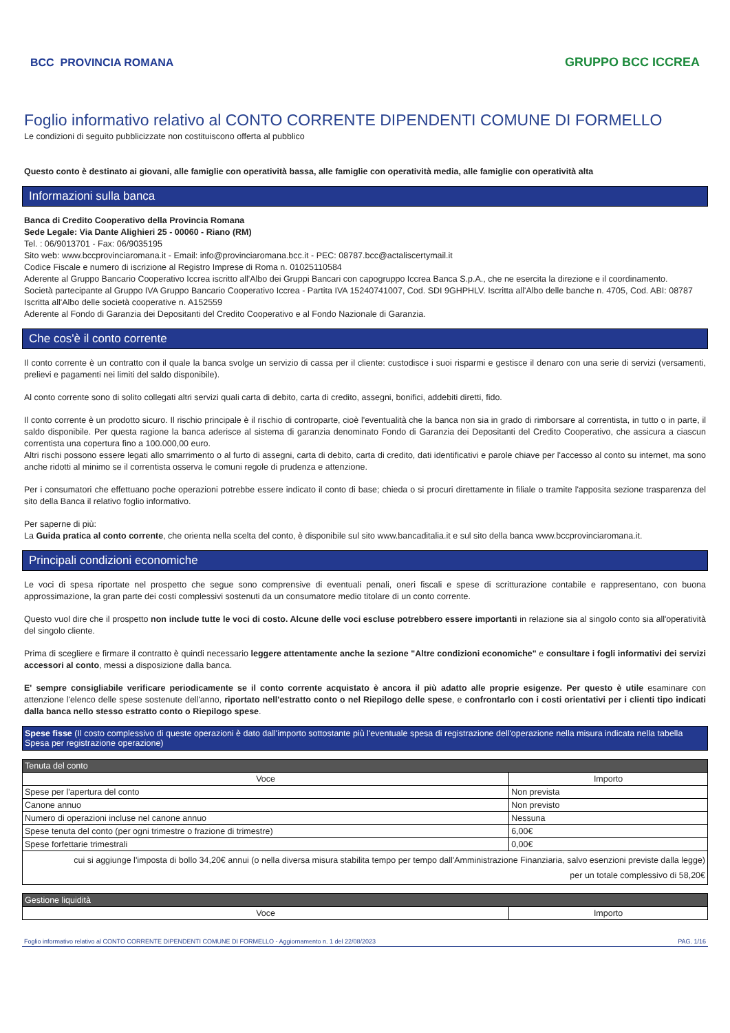BCC PROVINCIA ROMANA GRUPPO BCC ICCREA
Foglio informativo relativo al CONTO CORRENTE DIPENDENTI COMUNE DI FORMELLO
Le condizioni di seguito pubblicizzate non costituiscono offerta al pubblico
Questo conto è destinato ai giovani, alle famiglie con operatività bassa, alle famiglie con operatività media, alle famiglie con operatività alta
Informazioni sulla banca
Banca di Credito Cooperativo della Provincia Romana
Sede Legale: Via Dante Alighieri 25 - 00060 - Riano (RM)
Tel. : 06/9013701 - Fax: 06/9035195
Sito web: www.bccprovinciaromana.it - Email: info@provinciaromana.bcc.it - PEC: 08787.bcc@actaliscertymail.it
Codice Fiscale e numero di iscrizione al Registro Imprese di Roma n. 01025110584
Aderente al Gruppo Bancario Cooperativo Iccrea iscritto all'Albo dei Gruppi Bancari con capogruppo Iccrea Banca S.p.A., che ne esercita la direzione e il coordinamento.
Società partecipante al Gruppo IVA Gruppo Bancario Cooperativo Iccrea - Partita IVA 15240741007, Cod. SDI 9GHPHLV. Iscritta all'Albo delle banche n. 4705, Cod. ABI: 08787
Iscritta all'Albo delle società cooperative n. A152559
Aderente al Fondo di Garanzia dei Depositanti del Credito Cooperativo e al Fondo Nazionale di Garanzia.
Che cos'è il conto corrente
Il conto corrente è un contratto con il quale la banca svolge un servizio di cassa per il cliente: custodisce i suoi risparmi e gestisce il denaro con una serie di servizi (versamenti, prelievi e pagamenti nei limiti del saldo disponibile).
Al conto corrente sono di solito collegati altri servizi quali carta di debito, carta di credito, assegni, bonifici, addebiti diretti, fido.
Il conto corrente è un prodotto sicuro. Il rischio principale è il rischio di controparte, cioè l'eventualità che la banca non sia in grado di rimborsare al correntista, in tutto o in parte, il saldo disponibile. Per questa ragione la banca aderisce al sistema di garanzia denominato Fondo di Garanzia dei Depositanti del Credito Cooperativo, che assicura a ciascun correntista una copertura fino a 100.000,00 euro.
Altri rischi possono essere legati allo smarrimento o al furto di assegni, carta di debito, carta di credito, dati identificativi e parole chiave per l'accesso al conto su internet, ma sono anche ridotti al minimo se il correntista osserva le comuni regole di prudenza e attenzione.
Per i consumatori che effettuano poche operazioni potrebbe essere indicato il conto di base; chieda o si procuri direttamente in filiale o tramite l'apposita sezione trasparenza del sito della Banca il relativo foglio informativo.
Per saperne di più:
La Guida pratica al conto corrente, che orienta nella scelta del conto, è disponibile sul sito www.bancaditalia.it e sul sito della banca www.bccprovinciaromana.it.
Principali condizioni economiche
Le voci di spesa riportate nel prospetto che segue sono comprensive di eventuali penali, oneri fiscali e spese di scritturazione contabile e rappresentano, con buona approssimazione, la gran parte dei costi complessivi sostenuti da un consumatore medio titolare di un conto corrente.
Questo vuol dire che il prospetto non include tutte le voci di costo. Alcune delle voci escluse potrebbero essere importanti in relazione sia al singolo conto sia all'operatività del singolo cliente.
Prima di scegliere e firmare il contratto è quindi necessario leggere attentamente anche la sezione "Altre condizioni economiche" e consultare i fogli informativi dei servizi accessori al conto, messi a disposizione dalla banca.
E' sempre consigliabile verificare periodicamente se il conto corrente acquistato è ancora il più adatto alle proprie esigenze. Per questo è utile esaminare con attenzione l'elenco delle spese sostenute dell'anno, riportato nell'estratto conto o nel Riepilogo delle spese, e confrontarlo con i costi orientativi per i clienti tipo indicati dalla banca nello stesso estratto conto o Riepilogo spese.
Spese fisse (Il costo complessivo di queste operazioni è dato dall'importo sottostante più l'eventuale spesa di registrazione dell'operazione nella misura indicata nella tabella Spesa per registrazione operazione)
| Tenuta del conto | |
| Voce | Importo |
| Spese per l'apertura del conto | Non prevista |
| Canone annuo | Non previsto |
| Numero di operazioni incluse nel canone annuo | Nessuna |
| Spese tenuta del conto (per ogni trimestre o frazione di trimestre) | 6,00€ |
| Spese forfettarie trimestrali | 0,00€ |
| cui si aggiunge l'imposta di bollo 34,20€ annui (o nella diversa misura stabilita tempo per tempo dall'Amministrazione Finanziaria, salvo esenzioni previste dalla legge) per un totale complessivo di 58,20€ | |
| Gestione liquidità | |
| Voce | Importo |
Foglio informativo relativo al CONTO CORRENTE DIPENDENTI COMUNE DI FORMELLO - Aggiornamento n. 1 del 22/08/2023 PAG. 1/16